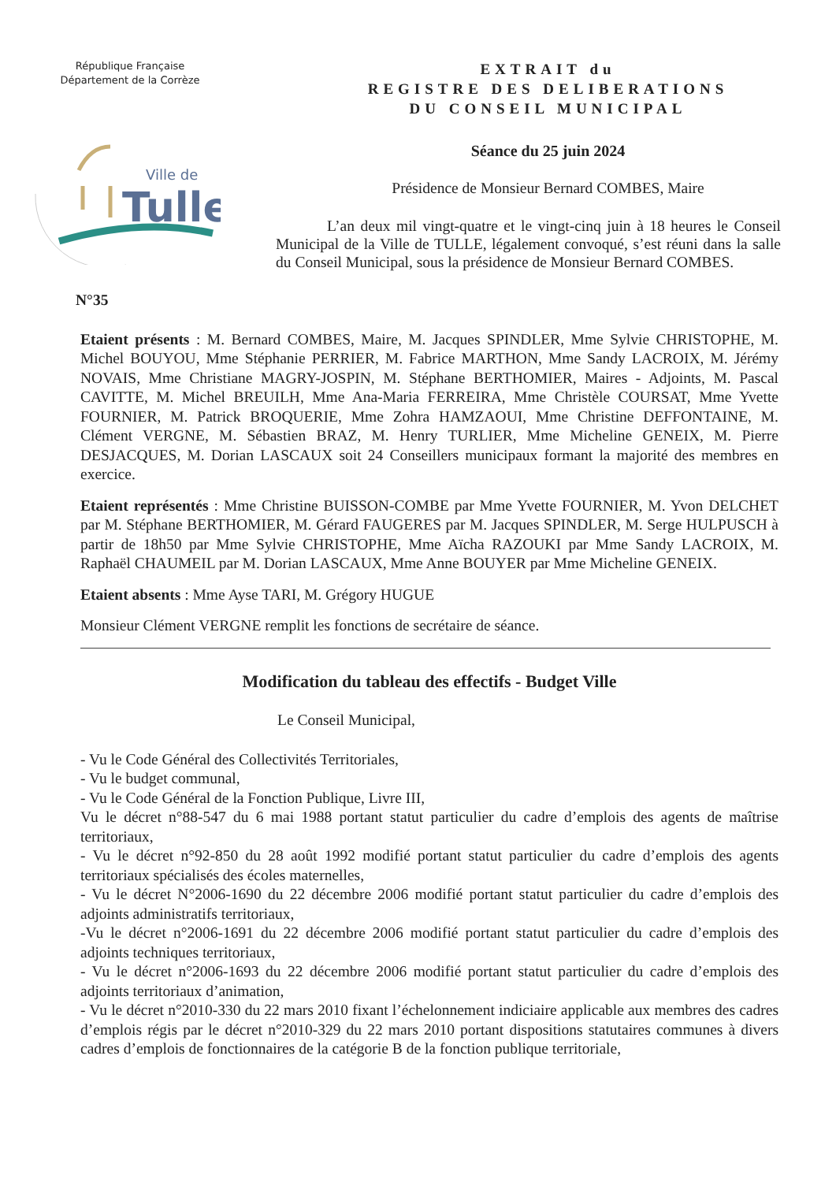République Française
Département de la Corrèze
Ville de
Tulle
EXTRAIT du
REGISTRE DES DELIBERATIONS
DU CONSEIL MUNICIPAL
Séance du 25 juin 2024
Présidence de Monsieur Bernard COMBES, Maire
L’an deux mil vingt-quatre et le vingt-cinq juin à 18 heures le Conseil Municipal de la Ville de TULLE, légalement convoqué, s’est réuni dans la salle du Conseil Municipal, sous la présidence de Monsieur Bernard COMBES.
N°35
Etaient présents : M. Bernard COMBES, Maire, M. Jacques SPINDLER, Mme Sylvie CHRISTOPHE, M. Michel BOUYOU, Mme Stéphanie PERRIER, M. Fabrice MARTHON, Mme Sandy LACROIX, M. Jérémy NOVAIS, Mme Christiane MAGRY-JOSPIN, M. Stéphane BERTHOMIER, Maires - Adjoints, M. Pascal CAVITTE, M. Michel BREUILH, Mme Ana-Maria FERREIRA, Mme Christèle COURSAT, Mme Yvette FOURNIER, M. Patrick BROQUERIE, Mme Zohra HAMZAOUI, Mme Christine DEFFONTAINE, M. Clément VERGNE, M. Sébastien BRAZ, M. Henry TURLIER, Mme Micheline GENEIX, M. Pierre DESJACQUES, M. Dorian LASCAUX soit 24 Conseillers municipaux formant la majorité des membres en exercice.
Etaient représentés : Mme Christine BUISSON-COMBE par Mme Yvette FOURNIER, M. Yvon DELCHET par M. Stéphane BERTHOMIER, M. Gérard FAUGERES par M. Jacques SPINDLER, M. Serge HULPUSCH à partir de 18h50 par Mme Sylvie CHRISTOPHE, Mme Aïcha RAZOUKI par Mme Sandy LACROIX, M. Raphaël CHAUMEIL par M. Dorian LASCAUX, Mme Anne BOUYER par Mme Micheline GENEIX.
Etaient absents : Mme Ayse TARI, M. Grégory HUGUE
Monsieur Clément VERGNE remplit les fonctions de secrétaire de séance.
Modification du tableau des effectifs - Budget Ville
Le Conseil Municipal,
- Vu le Code Général des Collectivités Territoriales,
- Vu le budget communal,
- Vu le Code Général de la Fonction Publique, Livre III,
Vu le décret n°88-547 du 6 mai 1988 portant statut particulier du cadre d’emplois des agents de maîtrise territoriaux,
- Vu le décret n°92-850 du 28 août 1992 modifié portant statut particulier du cadre d’emplois des agents territoriaux spécialisés des écoles maternelles,
- Vu le décret N°2006-1690 du 22 décembre 2006 modifié portant statut particulier du cadre d’emplois des adjoints administratifs territoriaux,
-Vu le décret n°2006-1691 du 22 décembre 2006 modifié portant statut particulier du cadre d’emplois des adjoints techniques territoriaux,
- Vu le décret n°2006-1693 du 22 décembre 2006 modifié portant statut particulier du cadre d’emplois des adjoints territoriaux d’animation,
- Vu le décret n°2010-330 du 22 mars 2010 fixant l’échelonnement indiciaire applicable aux membres des cadres d’emplois régis par le décret n°2010-329 du 22 mars 2010 portant dispositions statutaires communes à divers cadres d’emplois de fonctionnaires de la catégorie B de la fonction publique territoriale,